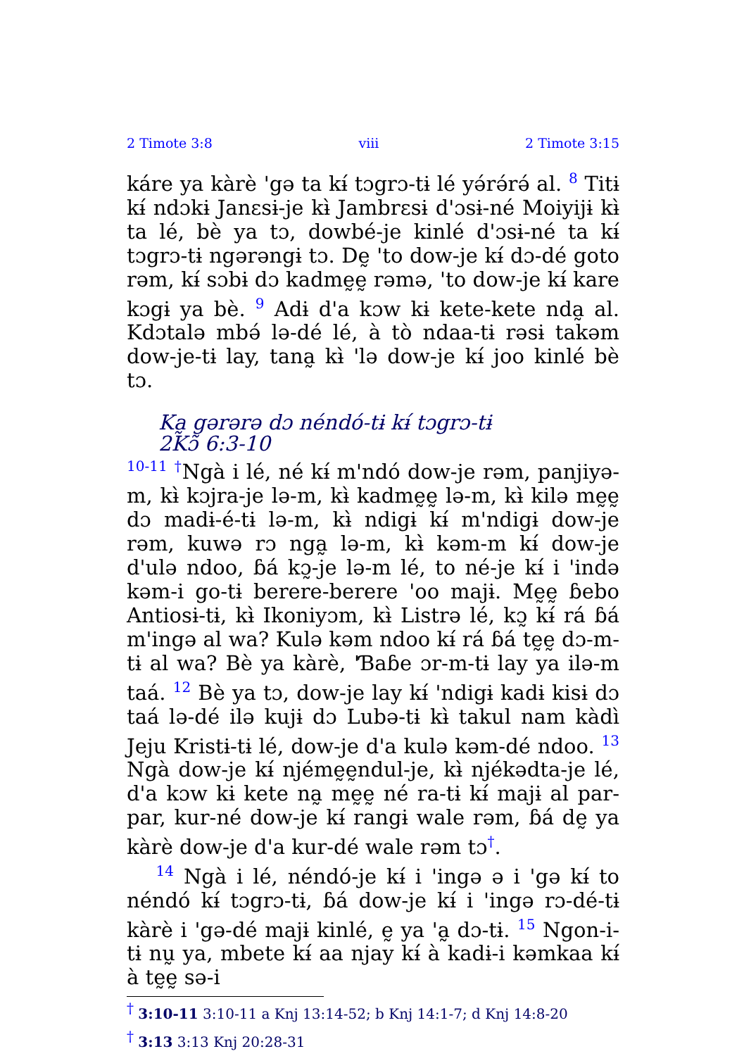2 Timote 3:8 viii 2 Timote 3:15
káre ya kàrè 'gə ta kɨ́ tɔgrɔ-tɨ lé yə́rə́rə́ al. <sup>8</sup> Titɨ kɨ́ ndɔkɨ Janɛsɨ-je kɨ̀ Jambrɛsɨ d'ɔsɨ-né Moiyijɨ kɨ̀ ta lé, bè ya tɔ, dowbé-je kinlé d'ɔsɨ-né ta kɨ́ tɔgrɔ-tɨ ngərəngɨ tɔ. Dḛ 'to dow-je kɨ́ dɔ-dé goto rəm, kɨ́ sɔbɨ dɔ kadmḛḛ rəmə, 'to dow-je kɨ́ kare kɔgɨ ya bè. <sup>9</sup> Adɨ d'a kɔw kɨ kete-kete nda̰ al. Kdɔtalə mbə́ lə-dé lé, à tò ndaa-tɨ rəsɨ takəm dow-je-tɨ lay, tana̰ kɨ̀ 'lə dow-je kɨ́ joo kinlé bè tɔ.
Ka̰ gərərə dɔ néndó-tɨ kɨ́ tɔgrɔ-tɨ
2Kɔ̃ 6:3-10
<sup>10-11</sup> <sup>†</sup>Ngà i lé, né kɨ́ m'ndó dow-je rəm, panjiyə-m, kɨ̀ kɔjra-je lə-m, kɨ̀ kadmḛḛ lə-m, kɨ̀ kilə mḛḛ dɔ madɨ-é-tɨ lə-m, kɨ̀ ndigɨ kɨ́ m'ndigɨ dow-je rəm, kuwə rɔ nga̰ lə-m, kɨ̀ kəm-m kɨ́ dow-je d'ulə ndoo, ɓá kɔ̰-je lə-m lé, to né-je kɨ́ i 'ində kəm-i go-tɨ berere-berere 'oo majɨ. Mḛḛ ɓebo Antiosɨ-tɨ, kɨ̀ Ikoniyɔm, kɨ̀ Listrə lé, kɔ̰ kɨ́ rá ɓá m'ingə al wa? Kulə kəm ndoo kɨ́ rá ɓá tḛḛ dɔ-m-tɨ al wa? Bè ya kàrè, 'Ɓaɓe ɔr-m-tɨ lay ya ilə-m taá. <sup>12</sup> Bè ya tɔ, dow-je lay kɨ́ 'ndigɨ kadɨ kisɨ dɔ taá lə-dé ilə kujɨ dɔ Lubə-tɨ kɨ̀ takul nam kàdì Jeju Kristɨ-tɨ lé, dow-je d'a kulə kəm-dé ndoo. <sup>13</sup> Ngà dow-je kɨ́ njémḛḛndul-je, kɨ̀ njékədta-je lé, d'a kɔw kɨ kete na̰ mḛḛ né ra-tɨ kɨ́ majɨ al par-par, kur-né dow-je kɨ́ rangɨ wale rəm, ɓá dḛ ya kàrè dow-je d'a kur-dé wale rəm tɔ<sup>†</sup>.
<sup>14</sup> Ngà i lé, néndó-je kɨ́ i 'ingə ə i 'gə kɨ́ to néndó kɨ́ tɔgrɔ-tɨ, ɓá dow-je kɨ́ i 'ingə rɔ-dé-tɨ kàrè i 'gə-dé majɨ kinlé, ḛ ya 'a̰ dɔ-tɨ. <sup>15</sup> Ngon-i-tɨ nṵ ya, mbete kɨ́ aa njay kɨ́ à kadɨ-i kəmkaa kɨ́ à tḛḛ sə-i
<sup>†</sup> 3:10-11 3:10-11 a Knj 13:14-52; b Knj 14:1-7; d Knj 14:8-20
<sup>†</sup> 3:13 3:13 Knj 20:28-31